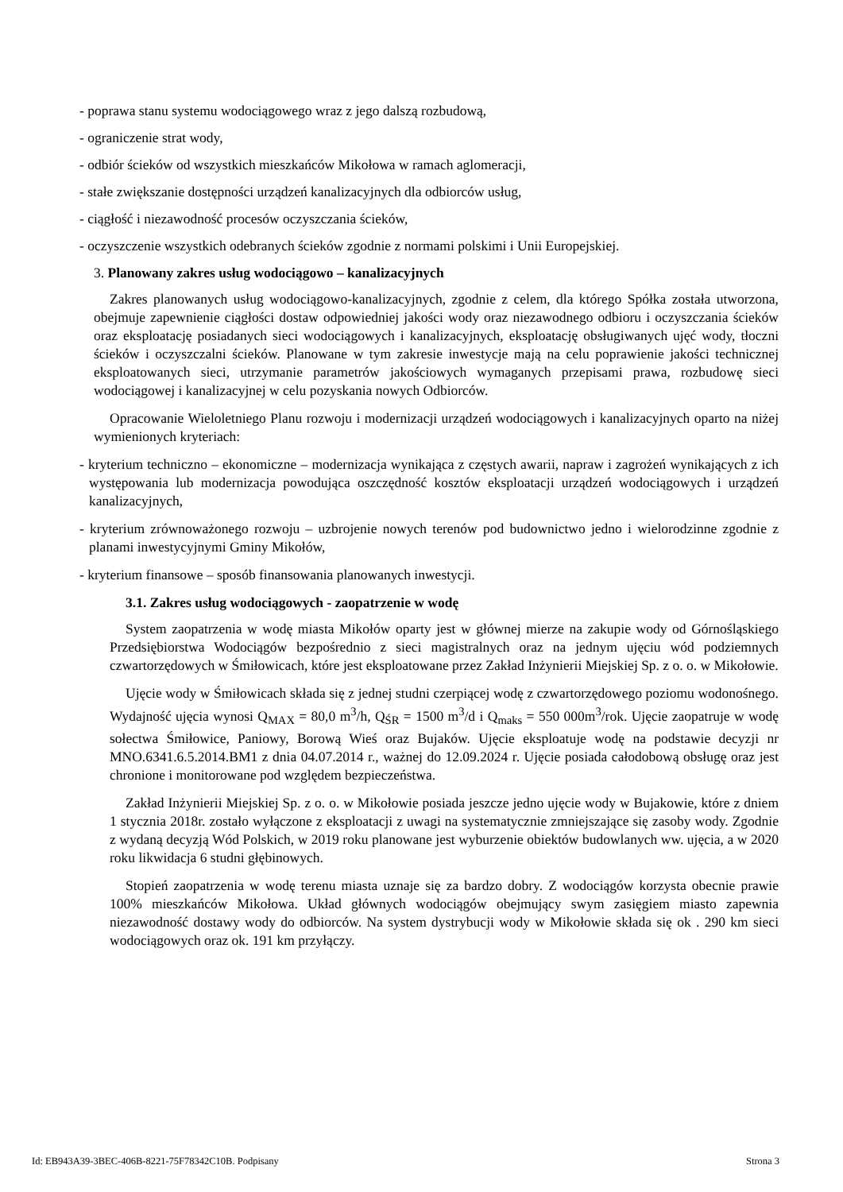- poprawa stanu systemu wodociągowego wraz z jego dalszą rozbudową,
- ograniczenie strat wody,
- odbiór ścieków od wszystkich mieszkańców Mikołowa w ramach aglomeracji,
- stałe zwiększanie dostępności urządzeń kanalizacyjnych dla odbiorców usług,
- ciągłość i niezawodność procesów oczyszczania ścieków,
- oczyszczenie wszystkich odebranych ścieków zgodnie z normami polskimi i Unii Europejskiej.
3. Planowany zakres usług wodociągowo – kanalizacyjnych
Zakres planowanych usług wodociągowo-kanalizacyjnych, zgodnie z celem, dla którego Spółka została utworzona, obejmuje zapewnienie ciągłości dostaw odpowiedniej jakości wody oraz niezawodnego odbioru i oczyszczania ścieków oraz eksploatację posiadanych sieci wodociągowych i kanalizacyjnych, eksploatację obsługiwanych ujęć wody, tłoczni ścieków i oczyszczalni ścieków. Planowane w tym zakresie inwestycje mają na celu poprawienie jakości technicznej eksploatowanych sieci, utrzymanie parametrów jakościowych wymaganych przepisami prawa, rozbudowę sieci wodociągowej i kanalizacyjnej w celu pozyskania nowych Odbiorców.
Opracowanie Wieloletniego Planu rozwoju i modernizacji urządzeń wodociągowych i kanalizacyjnych oparto na niżej wymienionych kryteriach:
- kryterium techniczno – ekonomiczne – modernizacja wynikająca z częstych awarii, napraw i zagrożeń wynikających z ich występowania lub modernizacja powodująca oszczędność kosztów eksploatacji urządzeń wodociągowych i urządzeń kanalizacyjnych,
- kryterium zrównoważonego rozwoju – uzbrojenie nowych terenów pod budownictwo jedno i wielorodzinne zgodnie z planami inwestycyjnymi Gminy Mikołów,
- kryterium finansowe – sposób finansowania planowanych inwestycji.
3.1. Zakres usług wodociągowych - zaopatrzenie w wodę
System zaopatrzenia w wodę miasta Mikołów oparty jest w głównej mierze na zakupie wody od Górnośląskiego Przedsiębiorstwa Wodociągów bezpośrednio z sieci magistralnych oraz na jednym ujęciu wód podziemnych czwartorzędowych w Śmiłowicach, które jest eksploatowane przez Zakład Inżynierii Miejskiej Sp. z o. o. w Mikołowie.
Ujęcie wody w Śmiłowicach składa się z jednej studni czerpiącej wodę z czwartorzędowego poziomu wodonośnego. Wydajność ujęcia wynosi Q<sub>MAX</sub> = 80,0 m<sup>3</sup>/h, Q<sub>ŚR</sub> = 1500 m<sup>3</sup>/d i Q<sub>maks</sub> = 550 000m<sup>3</sup>/rok. Ujęcie zaopatruje w wodę sołectwa Śmiłowice, Paniowy, Borową Wieś oraz Bujaków. Ujęcie eksploatuje wodę na podstawie decyzji nr MNO.6341.6.5.2014.BM1 z dnia 04.07.2014 r., ważnej do 12.09.2024 r. Ujęcie posiada całodobową obsługę oraz jest chronione i monitorowane pod względem bezpieczeństwa.
Zakład Inżynierii Miejskiej Sp. z o. o. w Mikołowie posiada jeszcze jedno ujęcie wody w Bujakowie, które z dniem 1 stycznia 2018r. zostało wyłączone z eksploatacji z uwagi na systematycznie zmniejszające się zasoby wody. Zgodnie z wydaną decyzją Wód Polskich, w 2019 roku planowane jest wyburzenie obiektów budowlanych ww. ujęcia, a w 2020 roku likwidacja 6 studni głębinowych.
Stopień zaopatrzenia w wodę terenu miasta uznaje się za bardzo dobry. Z wodociągów korzysta obecnie prawie 100% mieszkańców Mikołowa. Układ głównych wodociągów obejmujący swym zasięgiem miasto zapewnia niezawodność dostawy wody do odbiorców. Na system dystrybucji wody w Mikołowie składa się ok . 290 km sieci wodociągowych oraz ok. 191 km przyłączy.
Id: EB943A39-3BEC-406B-8221-75F78342C10B. Podpisany Strona 3